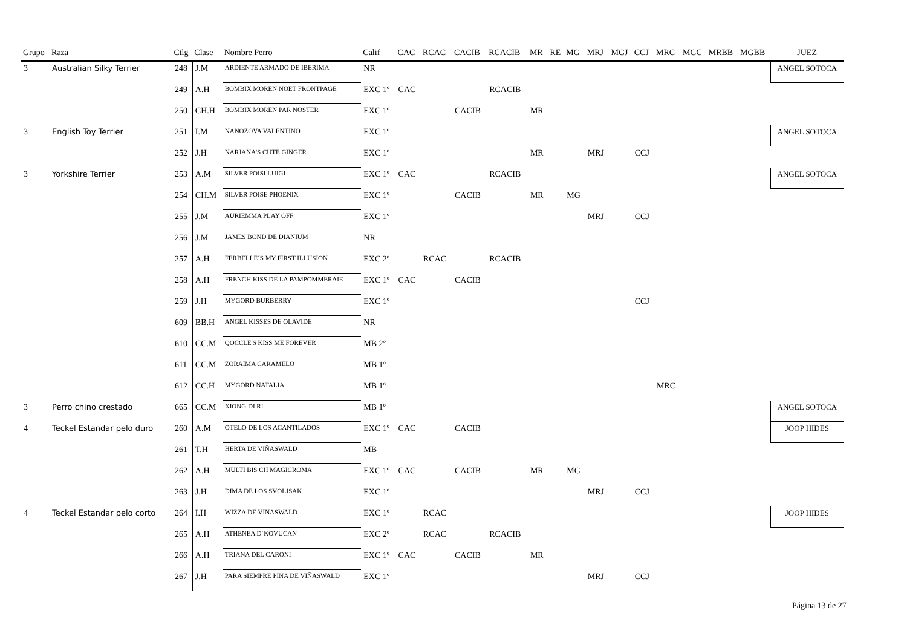| Grupo | Raza | Ctlg | Clase | Nombre Perro | Calif | CAC | RCAC | CACIB | RCACIB | MR | RE | MG | MRJ | MGJ | CCJ | MRC | MGC | MRBB | MGBB | JUEZ |
| --- | --- | --- | --- | --- | --- | --- | --- | --- | --- | --- | --- | --- | --- | --- | --- | --- | --- | --- | --- | --- |
| 3 | Australian Silky Terrier | 248 | J.M | ARDIENTE ARMADO DE IBERIMA | NR | | | | | | | | | | | | | | | ANGEL SOTOCA |
| | | 249 | A.H | BOMBIX MOREN NOET FRONTPAGE | EXC 1º | CAC | | | RCACIB | | | | | | | | | | | |
| | | 250 | CH.H | BOMBIX MOREN PAR NOSTER | EXC 1º | | | CACIB | | MR | | | | | | | | | | |
| 3 | English Toy Terrier | 251 | I.M | NANOZOVA VALENTINO | EXC 1º | | | | | | | | | | | | | | | ANGEL SOTOCA |
| | | 252 | J.H | NARJANA'S CUTE GINGER | EXC 1º | | | | | MR | | | MRJ | | CCJ | | | | | |
| 3 | Yorkshire Terrier | 253 | A.M | SILVER POISI LUIGI | EXC 1º | CAC | | | RCACIB | | | | | | | | | | | ANGEL SOTOCA |
| | | 254 | CH.M | SILVER POISE PHOENIX | EXC 1º | | | CACIB | | MR | | MG | | | | | | | | |
| | | 255 | J.M | AURIEMMA PLAY OFF | EXC 1º | | | | | | | | MRJ | | CCJ | | | | | |
| | | 256 | J.M | JAMES BOND DE DIANIUM | NR | | | | | | | | | | | | | | | |
| | | 257 | A.H | FERBELLE´S MY FIRST ILLUSION | EXC 2º | | RCAC | | RCACIB | | | | | | | | | | | |
| | | 258 | A.H | FRENCH KISS DE LA PAMPOMMERAIE | EXC 1º | CAC | | CACIB | | | | | | | | | | | | |
| | | 259 | J.H | MYGORD BURBERRY | EXC 1º | | | | | | | | | | CCJ | | | | | |
| | | 609 | BB.H | ANGEL KISSES DE OLAVIDE | NR | | | | | | | | | | | | | | | |
| | | 610 | CC.M | QOCCLE'S KISS ME FOREVER | MB 2º | | | | | | | | | | | | | | | |
| | | 611 | CC.M | ZORAIMA CARAMELO | MB 1º | | | | | | | | | | | | | | | |
| | | 612 | CC.H | MYGORD NATALIA | MB 1º | | | | | | | | | | | MRC | | | | |
| 3 | Perro chino crestado | 665 | CC.M | XIONG DI RI | MB 1º | | | | | | | | | | | | | | | ANGEL SOTOCA |
| 4 | Teckel Estandar pelo duro | 260 | A.M | OTELO DE LOS ACANTILADOS | EXC 1º | CAC | | CACIB | | | | | | | | | | | | JOOP HIDES |
| | | 261 | T.H | HERTA DE VIÑASWALD | MB | | | | | | | | | | | | | | | |
| | | 262 | A.H | MULTI BIS CH MAGICROMA | EXC 1º | CAC | | CACIB | | MR | | MG | | | | | | | | |
| | | 263 | J.H | DIMA DE LOS SVOLJSAK | EXC 1º | | | | | | | | MRJ | | CCJ | | | | | |
| 4 | Teckel Estandar pelo corto | 264 | I.H | WIZZA DE VIÑASWALD | EXC 1º | | RCAC | | | | | | | | | | | | | JOOP HIDES |
| | | 265 | A.H | ATHENEA D´KOVUCAN | EXC 2º | | RCAC | | RCACIB | | | | | | | | | | | |
| | | 266 | A.H | TRIANA DEL CARONI | EXC 1º | CAC | | CACIB | | MR | | | | | | | | | | |
| | | 267 | J.H | PARA SIEMPRE PINA DE VIÑASWALD | EXC 1º | | | | | | | | MRJ | | CCJ | | | | | |
Página 13 de 27